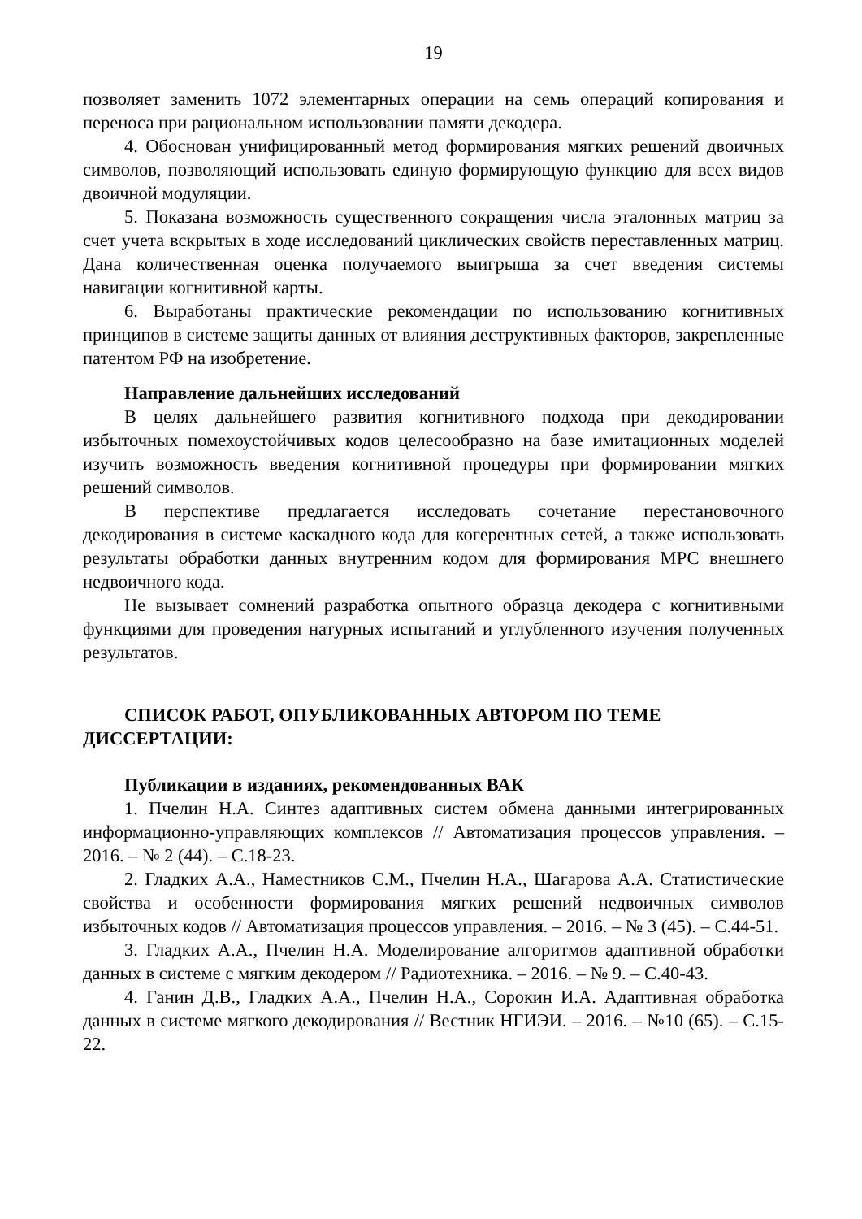19
позволяет заменить 1072 элементарных операции на семь операций копирования и переноса при рациональном использовании памяти декодера.
4. Обоснован унифицированный метод формирования мягких решений двоичных символов, позволяющий использовать единую формирующую функцию для всех видов двоичной модуляции.
5. Показана возможность существенного сокращения числа эталонных матриц за счет учета вскрытых в ходе исследований циклических свойств переставленных матриц. Дана количественная оценка получаемого выигрыша за счет введения системы навигации когнитивной карты.
6. Выработаны практические рекомендации по использованию когнитивных принципов в системе защиты данных от влияния деструктивных факторов, закрепленные патентом РФ на изобретение.
Направление дальнейших исследований
В целях дальнейшего развития когнитивного подхода при декодировании избыточных помехоустойчивых кодов целесообразно на базе имитационных моделей изучить возможность введения когнитивной процедуры при формировании мягких решений символов.
В перспективе предлагается исследовать сочетание перестановочного декодирования в системе каскадного кода для когерентных сетей, а также использовать результаты обработки данных внутренним кодом для формирования МРС внешнего недвоичного кода.
Не вызывает сомнений разработка опытного образца декодера с когнитивными функциями для проведения натурных испытаний и углубленного изучения полученных результатов.
СПИСОК РАБОТ, ОПУБЛИКОВАННЫХ АВТОРОМ ПО ТЕМЕ ДИССЕРТАЦИИ:
Публикации в изданиях, рекомендованных ВАК
1. Пчелин Н.А. Синтез адаптивных систем обмена данными интегрированных информационно-управляющих комплексов // Автоматизация процессов управления. – 2016. – № 2 (44). – С.18-23.
2. Гладких А.А., Наместников С.М., Пчелин Н.А., Шагарова А.А. Статистические свойства и особенности формирования мягких решений недвоичных символов избыточных кодов // Автоматизация процессов управления. – 2016. – № 3 (45). – С.44-51.
3. Гладких А.А., Пчелин Н.А. Моделирование алгоритмов адаптивной обработки данных в системе с мягким декодером // Радиотехника. – 2016. – № 9. – С.40-43.
4. Ганин Д.В., Гладких А.А., Пчелин Н.А., Сорокин И.А. Адаптивная обработка данных в системе мягкого декодирования // Вестник НГИЭИ. – 2016. – №10 (65). – С.15-22.